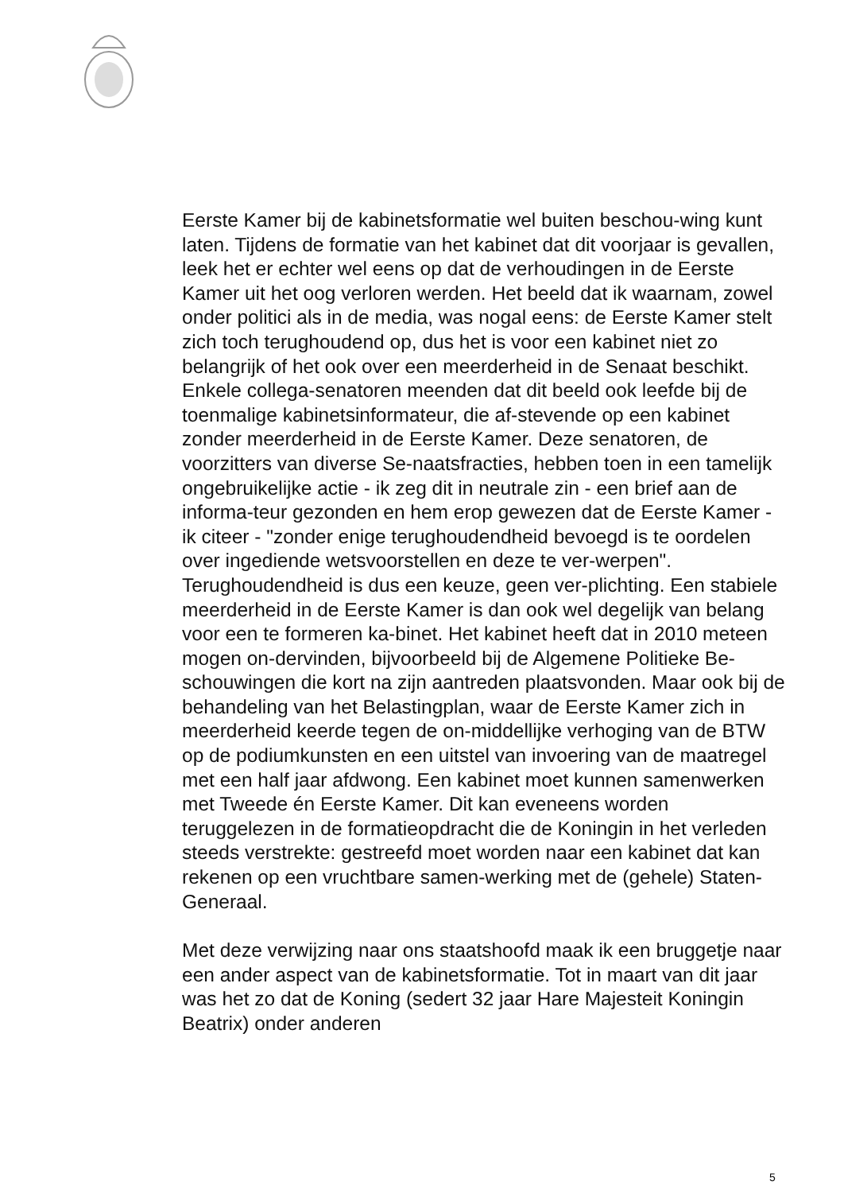Eerste Kamer bij de kabinetsformatie wel buiten beschou-wing kunt laten. Tijdens de formatie van het kabinet dat dit voorjaar is gevallen, leek het er echter wel eens op dat de verhoudingen in de Eerste Kamer uit het oog verloren werden. Het beeld dat ik waarnam, zowel onder politici als in de media, was nogal eens: de Eerste Kamer stelt zich toch terughoudend op, dus het is voor een kabinet niet zo belangrijk of het ook over een meerderheid in de Senaat beschikt. Enkele collega-senatoren meenden dat dit beeld ook leefde bij de toenmalige kabinetsinformateur, die af-stevende op een kabinet zonder meerderheid in de Eerste Kamer. Deze senatoren, de voorzitters van diverse Se-naatsfracties, hebben toen in een tamelijk ongebruikelijke actie - ik zeg dit in neutrale zin - een brief aan de informa-teur gezonden en hem erop gewezen dat de Eerste Kamer - ik citeer - "zonder enige terughoudendheid bevoegd is te oordelen over ingediende wetsvoorstellen en deze te ver-werpen". Terughoudendheid is dus een keuze, geen ver-plichting. Een stabiele meerderheid in de Eerste Kamer is dan ook wel degelijk van belang voor een te formeren ka-binet. Het kabinet heeft dat in 2010 meteen mogen on-dervinden, bijvoorbeeld bij de Algemene Politieke Be-schouwingen die kort na zijn aantreden plaatsvonden. Maar ook bij de behandeling van het Belastingplan, waar de Eerste Kamer zich in meerderheid keerde tegen de on-middellijke verhoging van de BTW op de podiumkunsten en een uitstel van invoering van de maatregel met een half jaar afdwong. Een kabinet moet kunnen samenwerken met Tweede én Eerste Kamer. Dit kan eveneens worden teruggelezen in de formatieopdracht die de Koningin in het verleden steeds verstrekte: gestreefd moet worden naar een kabinet dat kan rekenen op een vruchtbare samen-werking met de (gehele) Staten-Generaal.
Met deze verwijzing naar ons staatshoofd maak ik een bruggetje naar een ander aspect van de kabinetsformatie. Tot in maart van dit jaar was het zo dat de Koning (sedert 32 jaar Hare Majesteit Koningin Beatrix) onder anderen
5